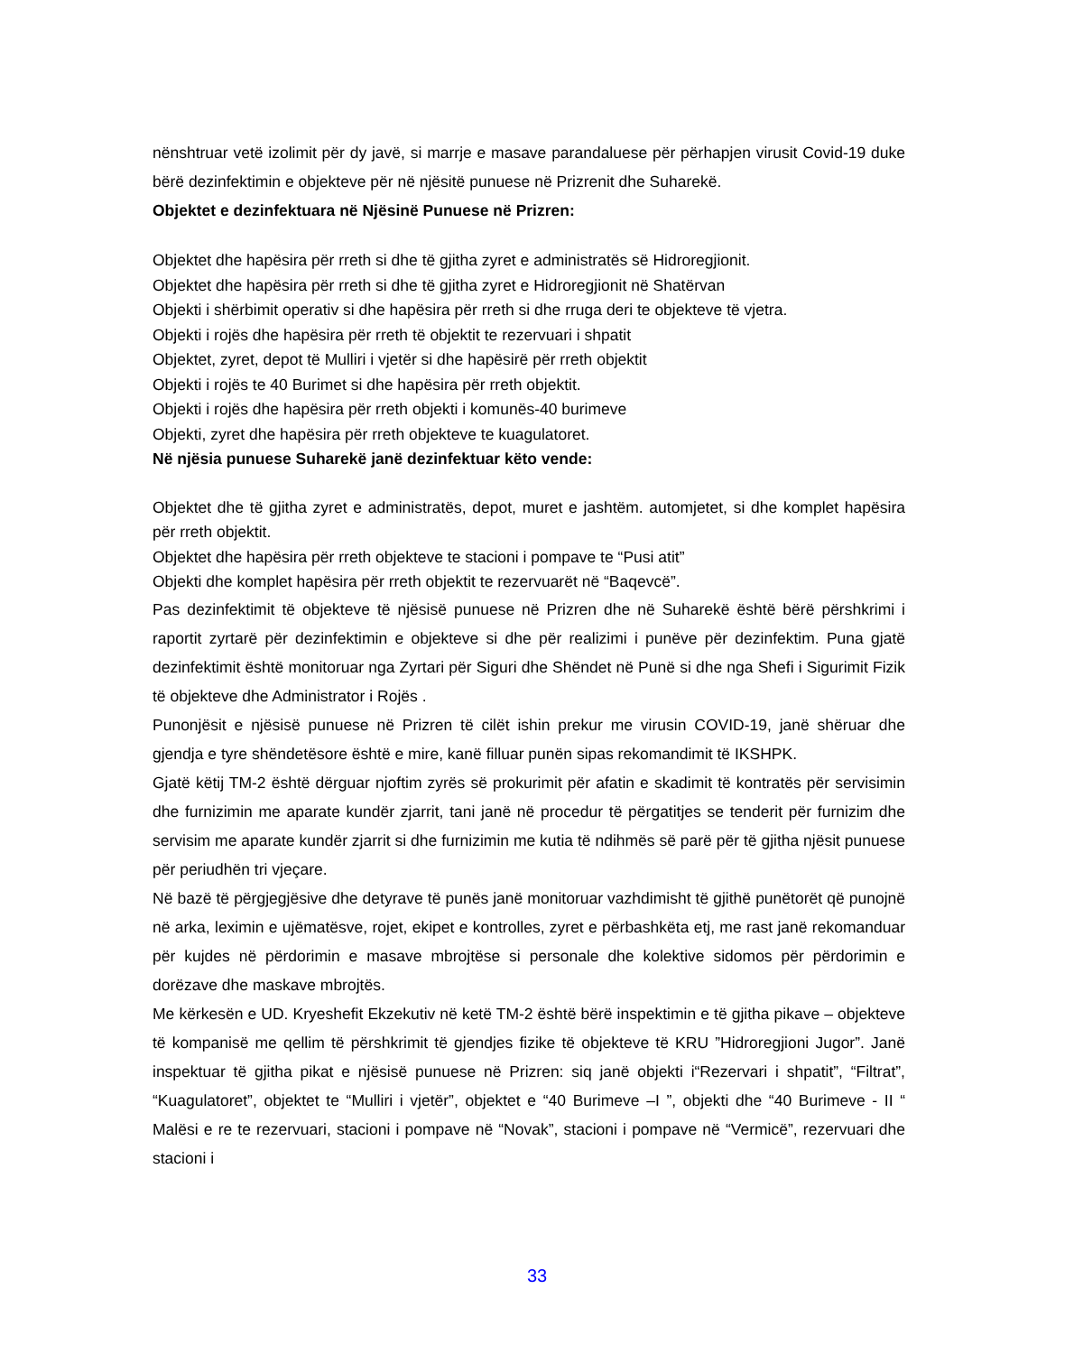nënshtruar vetë izolimit për dy javë, si marrje e masave parandaluese për përhapjen virusit Covid-19 duke bërë dezinfektimin e objekteve për në njësitë punuese në Prizrenit dhe Suharekë.
Objektet e dezinfektuara në Njësinë Punuese në Prizren:
Objektet dhe hapësira për rreth si dhe të gjitha zyret e administratës së Hidroregjionit.
Objektet dhe hapësira për rreth si dhe të gjitha zyret e Hidroregjionit në Shatërvan
Objekti i shërbimit operativ si dhe hapësira për rreth si dhe rruga deri te objekteve të vjetra.
Objekti i rojës dhe hapësira për rreth të objektit te rezervuari i shpatit
Objektet, zyret, depot të Mulliri i vjetër si dhe hapësirë për rreth objektit
Objekti i rojës te 40 Burimet si dhe hapësira për rreth objektit.
Objekti i rojës dhe hapësira për rreth objekti i komunës-40 burimeve
Objekti, zyret dhe hapësira për rreth objekteve te kuagulatoret.
Në njësia punuese Suharekë janë dezinfektuar këto vende:
Objektet dhe të gjitha zyret e administratës, depot, muret e jashtëm. automjetet, si dhe komplet hapësira për rreth objektit.
Objektet dhe hapësira për rreth objekteve te stacioni i pompave te “Pusi atit”
Objekti dhe komplet hapësira për rreth objektit te rezervuarët në “Baqevcë”.
Pas dezinfektimit të objekteve të njësisë punuese në Prizren dhe në Suharekë është bërë përshkrimi i raportit zyrtarë për dezinfektimin e objekteve si dhe për realizimi i punëve për dezinfektim. Puna gjatë dezinfektimit është monitoruar nga Zyrtari për Siguri dhe Shëndet në Punë si dhe nga Shefi i Sigurimit Fizik të objekteve dhe Administrator i Rojës .
Punonjësit e njësisë punuese në Prizren të cilët ishin prekur me virusin COVID-19, janë shëruar dhe gjendja e tyre shëndetësore është e mire, kanë filluar punën sipas rekomandimit të IKSHPK.
Gjatë këtij TM-2 është dërguar njoftim zyrës së prokurimit për afatin e skadimit të kontratës për servisimin dhe furnizimin me aparate kundër zjarrit, tani janë në procedur të përgatitjes se tenderit për furnizim dhe servisim me aparate kundër zjarrit si dhe furnizimin me kutia të ndihmës së parë për të gjitha njësit punuese për periudhën tri vjeçare.
Në bazë të përgjegjësive dhe detyrave të punës janë monitoruar vazhdimisht të gjithë punëtorët që punojnë në arka, leximin e ujëmatësve, rojet, ekipet e kontrolles, zyret e përbashkëta etj, me rast janë rekomanduar për kujdes në përdorimin e masave mbrojtëse si personale dhe kolektive sidomos për përdorimin e dorëzave dhe maskave mbrojtës.
Me kërkesën e UD. Kryeshefit Ekzekutiv në ketë TM-2 është bërë inspektimin e të gjitha pikave – objekteve të kompanisë me qellim të përshkrimit të gjendjes fizike të objekteve të KRU ”Hidroregjioni Jugor”. Janë inspektuar të gjitha pikat e njësisë punuese në Prizren: siq janë objekti i“Rezervari i shpatit”, “Filtrat”, “Kuagulatoret”, objektet te “Mulliri i vjetër”, objektet e “40 Burimeve –I ”, objekti dhe “40 Burimeve - II “ Malësi e re te rezervuari, stacioni i pompave në “Novak”, stacioni i pompave në “Vermicë”, rezervuari dhe stacioni i
33